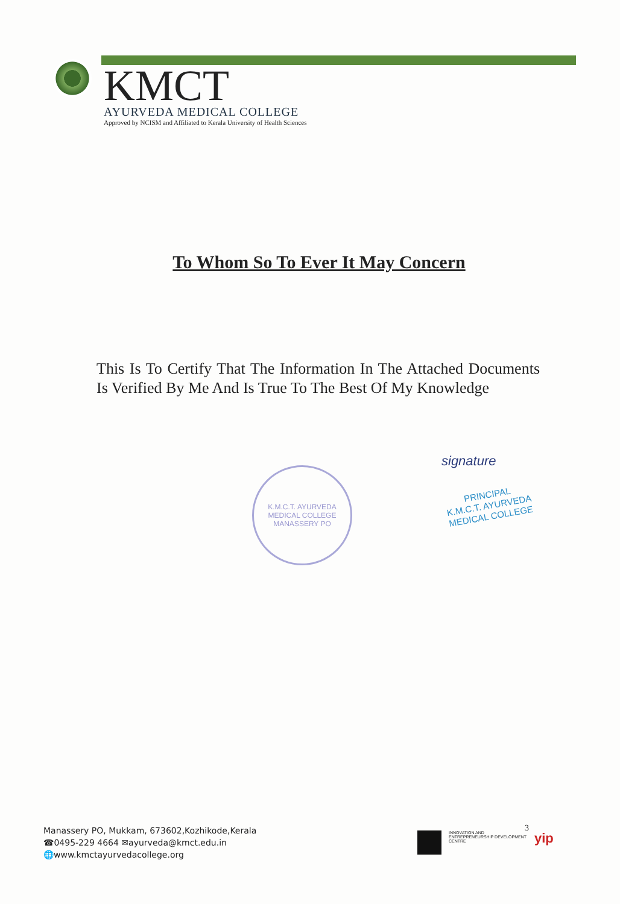KMCT
AYURVEDA MEDICAL COLLEGE
Approved by NCISM and Affiliated to Kerala University of Health Sciences
To Whom So To Ever It May Concern
This Is To Certify That The Information In The Attached Documents Is Verified By Me And Is True To The Best Of My Knowledge
K.M.C.T. AYURVEDA MEDICAL COLLEGE
MANASSERY PO
signature
PRINCIPAL
K.M.C.T. AYURVEDA
MEDICAL COLLEGE
Manassery PO, Mukkam, 673602,Kozhikode,Kerala
☎0495-229 4664 ✉ayurveda@kmct.edu.in
🌐www.kmctayurvedacollege.org
3
INNOVATION AND ENTREPRENEURSHIP DEVELOPMENT CENTRE
yip